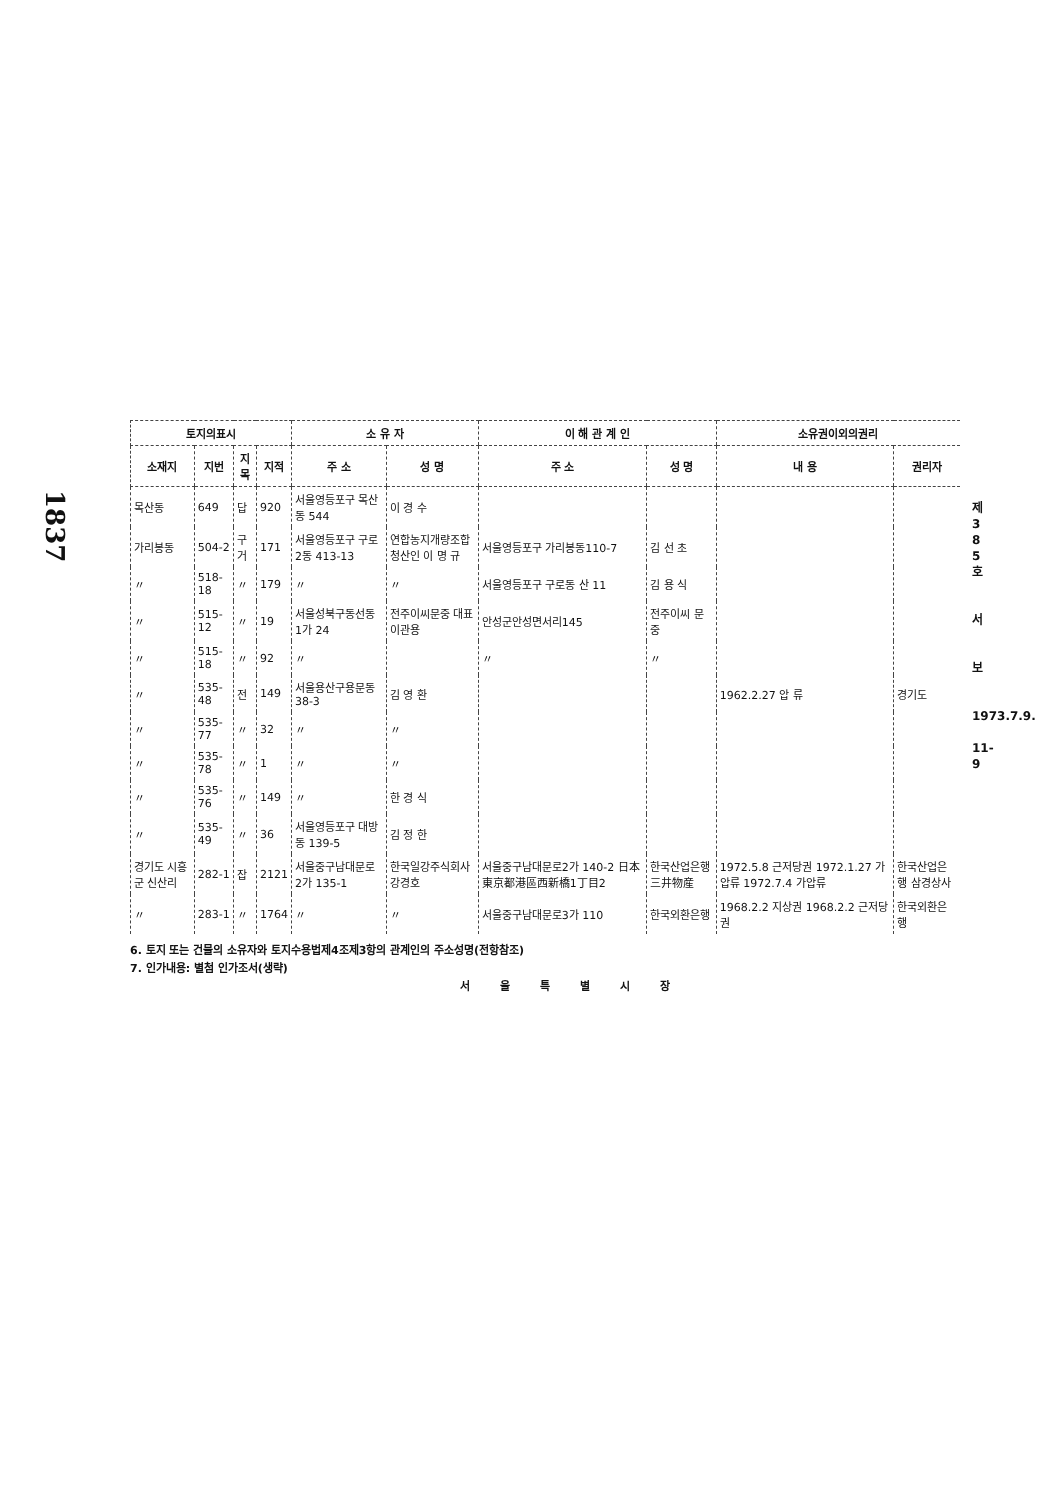1837
| 토지의표시 | | | | 소 유 자 | | 이 해 관 계 인 | | 소유권이외의권리 | |
| --- | --- | --- | --- | --- | --- | --- | --- | --- | --- |
| 소재지 | 지번 | 지목 | 지적 | 주 소 | 성 명 | 주 소 | 성 명 | 내 용 | 권리자 |
| 목산동 | 649 | 답 | 920 | 서울영등포구 목산동 544 | 이 경 수 | | | | |
| 가리봉동 | 504-2 | 구거 | 171 | 서울영등포구 구로2동 413-13 | 연합농지개량조합청산인 이 명 규 | 서울영등포구 가리봉동110-7 | 김 선 초 | | |
| 〃 | 518-18 | 〃 | 179 | 〃 | 〃 | 서울영등포구 구로동 산 11 | 김 용 식 | | |
| 〃 | 515-12 | 〃 | 19 | 서울성북구동선동 1가 24 | 전주이씨문중 대표 이관용 | 안성군안성면서리145 | 전주이씨 문 중 | | |
| 〃 | 515-18 | 〃 | 92 | 〃 | | 〃 | 〃 | | |
| 〃 | 535-48 | 전 | 149 | 서울용산구용문동 38-3 | 김 영 환 | | | 1962.2.27 압 류 | 경기도 |
| 〃 | 535-77 | 〃 | 32 | 〃 | 〃 | | | | |
| 〃 | 535-78 | 〃 | 1 | 〃 | 〃 | | | | |
| 〃 | 535-76 | 〃 | 149 | 〃 | 한 경 식 | | | | |
| 〃 | 535-49 | 〃 | 36 | 서울영등포구 대방동 139-5 | 김 정 한 | | | | |
| 경기도 시흥군 신산리 | 282-1 | 잡 | 2121 | 서울중구남대문로 2가 135-1 | 한국일강주식회사 강경호 | 서울중구남대문로2가 140-2 日本東京都港區西新橋1丁目2 | 한국산업은행 三井物産 | 1972.5.8 근저당권 1972.1.27 가압류 1972.7.4 가압류 | 한국산업은행 삼경상사 |
| 〃 | 283-1 | 〃 | 1764 | 〃 | 〃 | 서울중구남대문로3가 110 | 한국외환은행 | 1968.2.2 지상권 1968.2.2 근저당권 | 한국외환은행 |
6. 토지 또는 건물의 소유자와 토지수용법제4조제3항의 관계인의 주소성명(전항참조)
7. 인가내용: 별첨 인가조서(생략)
서울특별시장
제 3 8 5 호
서
보
1973.7.9.
11-9